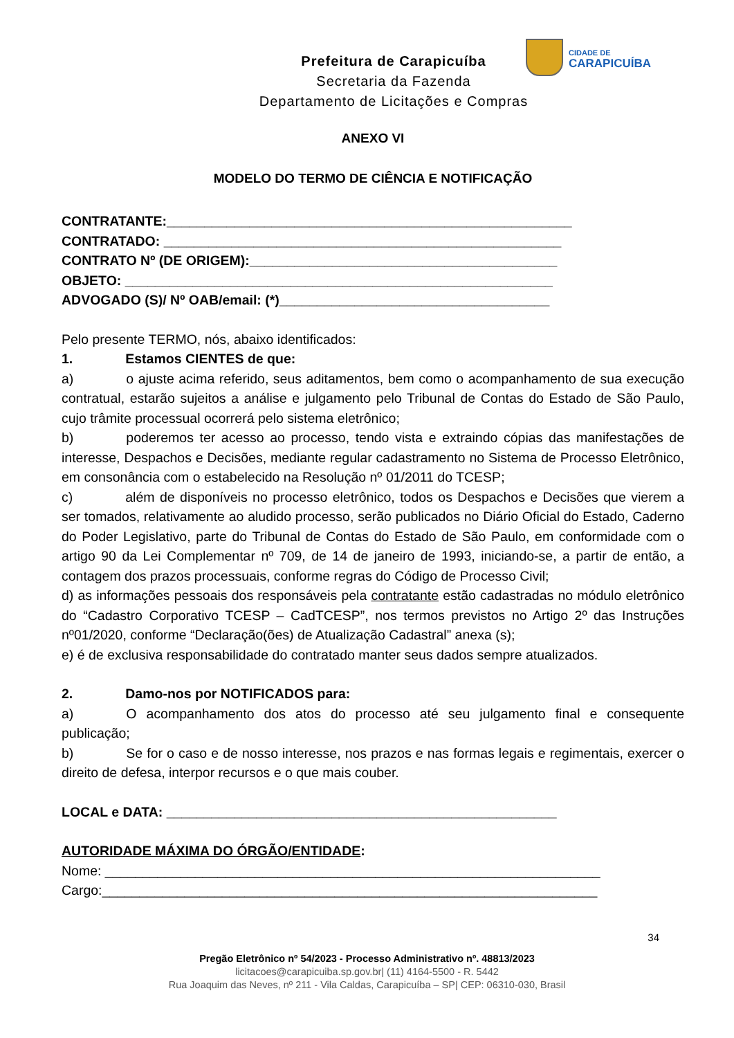CIDADE DE
CARAPICUÍBA
Prefeitura de Carapicuíba
Secretaria da Fazenda
Departamento de Licitações e Compras
ANEXO VI
MODELO DO TERMO DE CIÊNCIA E NOTIFICAÇÃO
CONTRATANTE:______________________________________________________
CONTRATADO: _____________________________________________________
CONTRATO Nº (DE ORIGEM):_________________________________________
OBJETO: _________________________________________________________
ADVOGADO (S)/ Nº OAB/email: (*)____________________________________
Pelo presente TERMO, nós, abaixo identificados:
1. Estamos CIENTES de que:
a) o ajuste acima referido, seus aditamentos, bem como o acompanhamento de sua execução contratual, estarão sujeitos a análise e julgamento pelo Tribunal de Contas do Estado de São Paulo, cujo trâmite processual ocorrerá pelo sistema eletrônico;
b) poderemos ter acesso ao processo, tendo vista e extraindo cópias das manifestações de interesse, Despachos e Decisões, mediante regular cadastramento no Sistema de Processo Eletrônico, em consonância com o estabelecido na Resolução nº 01/2011 do TCESP;
c) além de disponíveis no processo eletrônico, todos os Despachos e Decisões que vierem a ser tomados, relativamente ao aludido processo, serão publicados no Diário Oficial do Estado, Caderno do Poder Legislativo, parte do Tribunal de Contas do Estado de São Paulo, em conformidade com o artigo 90 da Lei Complementar nº 709, de 14 de janeiro de 1993, iniciando-se, a partir de então, a contagem dos prazos processuais, conforme regras do Código de Processo Civil;
d) as informações pessoais dos responsáveis pela contratante estão cadastradas no módulo eletrônico do “Cadastro Corporativo TCESP – CadTCESP”, nos termos previstos no Artigo 2º das Instruções nº01/2020, conforme “Declaração(ões) de Atualização Cadastral” anexa (s);
e) é de exclusiva responsabilidade do contratado manter seus dados sempre atualizados.
2. Damo-nos por NOTIFICADOS para:
a) O acompanhamento dos atos do processo até seu julgamento final e consequente publicação;
b) Se for o caso e de nosso interesse, nos prazos e nas formas legais e regimentais, exercer o direito de defesa, interpor recursos e o que mais couber.
LOCAL e DATA: ____________________________________________________
AUTORIDADE MÁXIMA DO ÓRGÃO/ENTIDADE:
Nome: __________________________________________________________________
Cargo:__________________________________________________________________
34
Pregão Eletrônico nº 54/2023 - Processo Administrativo nº. 48813/2023
licitacoes@carapicuiba.sp.gov.br| (11) 4164-5500 - R. 5442
Rua Joaquim das Neves, nº 211 - Vila Caldas, Carapicuíba – SP| CEP: 06310-030, Brasil